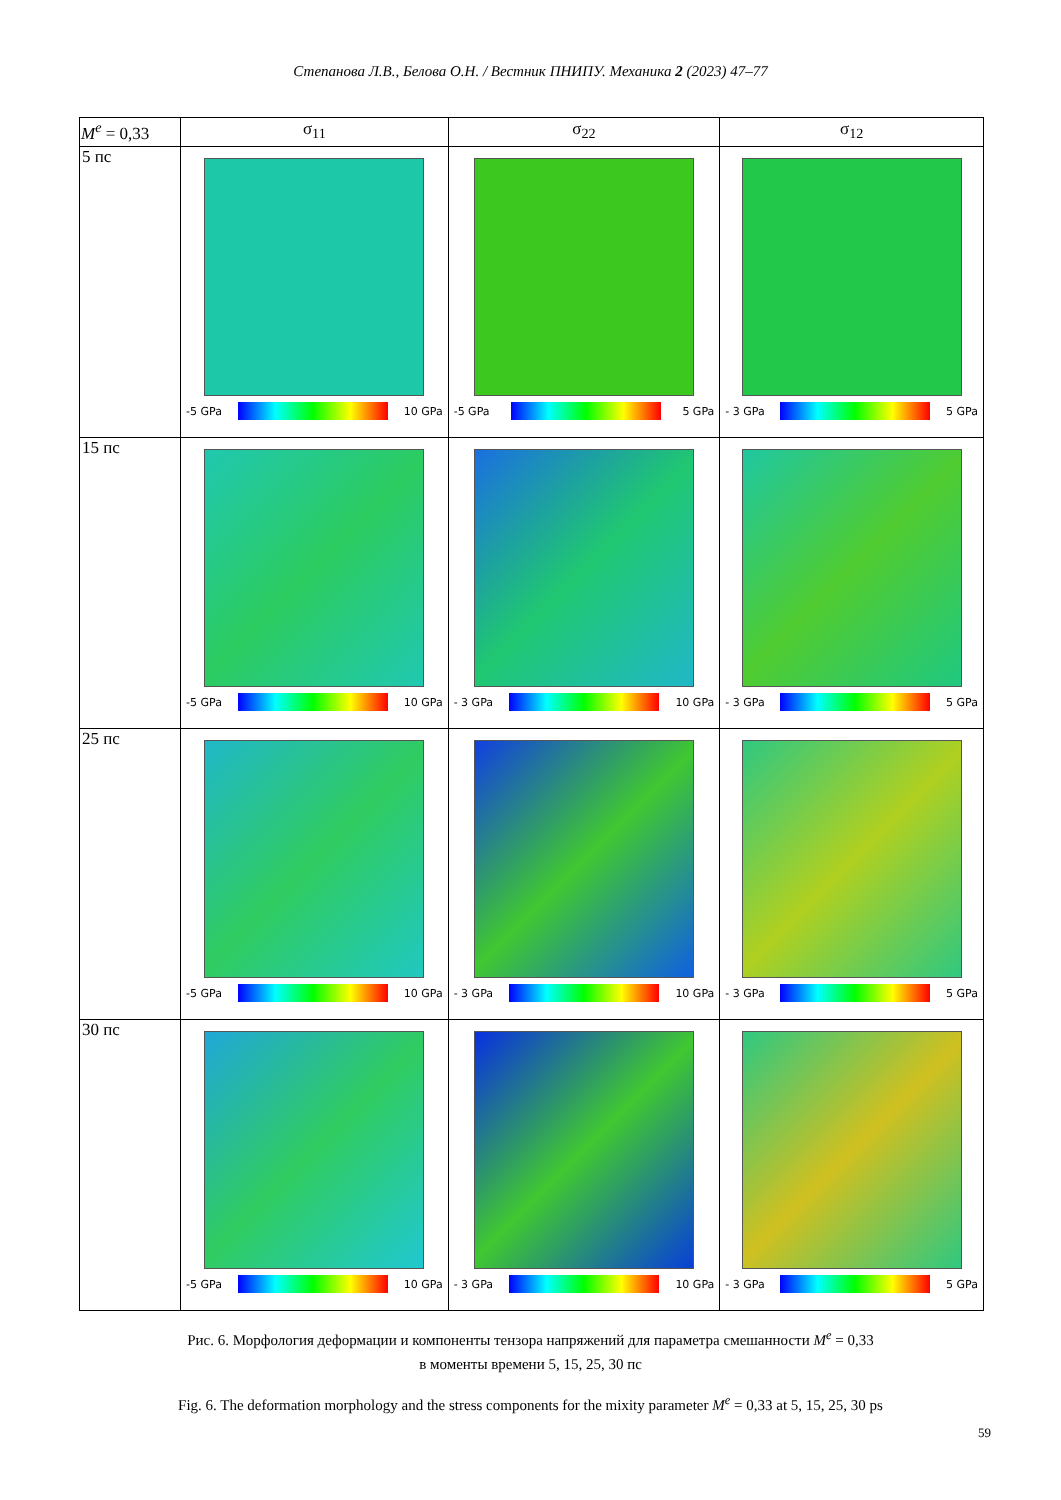Степанова Л.В., Белова О.Н. / Вестник ПНИПУ. Механика 2 (2023) 47–77
| M<sup>e</sup> = 0,33 | σ<sub>11</sub> | σ<sub>22</sub> | σ<sub>12</sub> |
| --- | --- | --- | --- |
| 5 пс | -5 GPa 10 GPa | -5 GPa 5 GPa | - 3 GPa 5 GPa |
| 15 пс | -5 GPa 10 GPa | - 3 GPa 10 GPa | - 3 GPa 5 GPa |
| 25 пс | -5 GPa 10 GPa | - 3 GPa 10 GPa | - 3 GPa 5 GPa |
| 30 пс | -5 GPa 10 GPa | - 3 GPa 10 GPa | - 3 GPa 5 GPa |
Рис. 6. Морфология деформации и компоненты тензора напряжений для параметра смешанности M<sup>e</sup> = 0,33
в моменты времени 5, 15, 25, 30 пс
Fig. 6. The deformation morphology and the stress components for the mixity parameter M<sup>e</sup> = 0,33 at 5, 15, 25, 30 ps
59